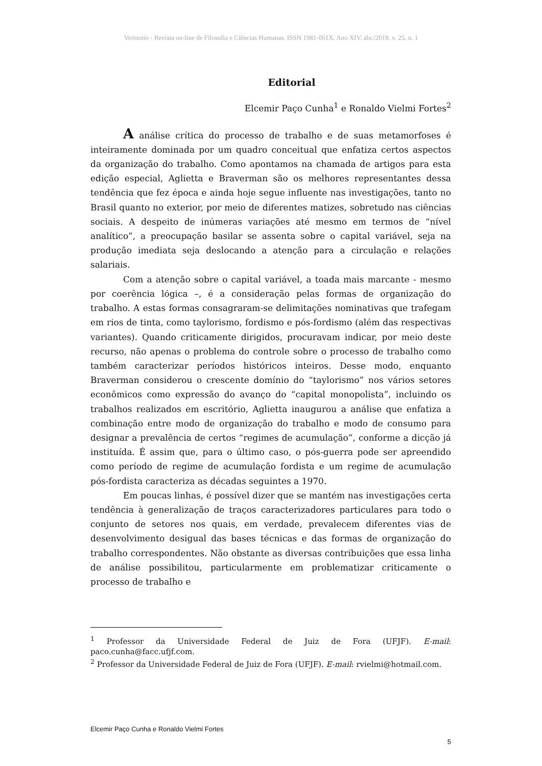Verinotio - Revista on-line de Filosofia e Ciências Humanas. ISSN 1981-061X. Ano XIV. abr./2019. v. 25. n. 1
Editorial
Elcemir Paço Cunha<sup>1</sup> e Ronaldo Vielmi Fortes<sup>2</sup>
A análise crítica do processo de trabalho e de suas metamorfoses é inteiramente dominada por um quadro conceitual que enfatiza certos aspectos da organização do trabalho. Como apontamos na chamada de artigos para esta edição especial, Aglietta e Braverman são os melhores representantes dessa tendência que fez época e ainda hoje segue influente nas investigações, tanto no Brasil quanto no exterior, por meio de diferentes matizes, sobretudo nas ciências sociais. A despeito de inúmeras variações até mesmo em termos de “nível analítico”, a preocupação basilar se assenta sobre o capital variável, seja na produção imediata seja deslocando a atenção para a circulação e relações salariais.
Com a atenção sobre o capital variável, a toada mais marcante - mesmo por coerência lógica –, é a consideração pelas formas de organização do trabalho. A estas formas consagraram-se delimitações nominativas que trafegam em rios de tinta, como taylorismo, fordismo e pós-fordismo (além das respectivas variantes). Quando criticamente dirigidos, procuravam indicar, por meio deste recurso, não apenas o problema do controle sobre o processo de trabalho como também caracterizar períodos históricos inteiros. Desse modo, enquanto Braverman considerou o crescente domínio do “taylorismo” nos vários setores econômicos como expressão do avanço do “capital monopolista”, incluindo os trabalhos realizados em escritório, Aglietta inaugurou a análise que enfatiza a combinação entre modo de organização do trabalho e modo de consumo para designar a prevalência de certos “regimes de acumulação”, conforme a dicção já instituída. É assim que, para o último caso, o pós-guerra pode ser apreendido como período de regime de acumulação fordista e um regime de acumulação pós-fordista caracteriza as décadas seguintes a 1970.
Em poucas linhas, é possível dizer que se mantém nas investigações certa tendência à generalização de traços caracterizadores particulares para todo o conjunto de setores nos quais, em verdade, prevalecem diferentes vias de desenvolvimento desigual das bases técnicas e das formas de organização do trabalho correspondentes. Não obstante as diversas contribuições que essa linha de análise possibilitou, particularmente em problematizar criticamente o processo de trabalho e
<sup>1</sup> Professor da Universidade Federal de Juiz de Fora (UFJF). E-mail: paco.cunha@facc.ufjf.com.
<sup>2</sup> Professor da Universidade Federal de Juiz de Fora (UFJF). E-mail: rvielmi@hotmail.com.
Elcemir Paço Cunha e Ronaldo Vielmi Fortes
5